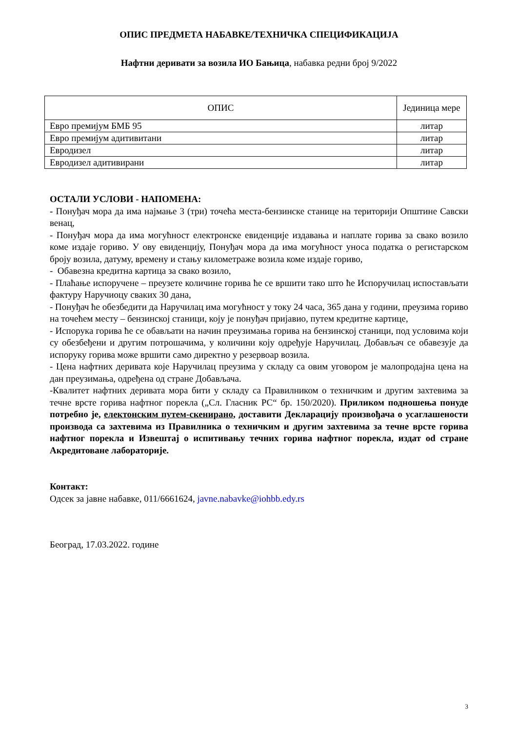ОПИС ПРЕДМЕТА НАБАВКЕ/ТЕХНИЧКА СПЕЦИФИКАЦИЈА
Нафтни деривати за возила ИО Бањица, набавка редни број 9/2022
| ОПИС | Јединица мере |
| --- | --- |
| Евро премијум БМБ 95 | литар |
| Евро премијум адитивитани | литар |
| Евродизел | литар |
| Евродизел адитивирани | литар |
ОСТАЛИ УСЛОВИ - НАПОМЕНА:
- Понуђач мора да има најмање 3 (три) точећа места-бензинске станице на територији Општине Савски венац,
- Понуђач мора да има могућност електронске евиденције издавања и наплате горива за свако возило коме издаје гориво. У ову евиденцију, Понуђач мора да има могућност уноса податка о регистарском броју возила, датуму, времену и стању километраже возила коме издаје гориво,
- Обавезна кредитна картица за свако возило,
- Плаћање испоручене – преузете количине горива ће се вршити тако што ће Испоручилац испостављати фактуру Наручиоцу сваких 30 дана,
- Понуђач ће обезбедити да Наручилац има могућност у току 24 часа, 365 дана у години, преузима гориво на точећем месту – бензинској станици, коју је понуђач пријавио, путем кредитне картице,
- Испорука горива ће се обављати на начин преузимања горива на бензинској станици, под условима који су обезбеђени и другим потрошачима, у количини коју одређује Наручилац. Добављач се обавезује да испоруку горива може вршити само директно у резервоар возила.
- Цена нафтних деривата које Наручилац преузима у складу са овим уговором је малопродајна цена на дан преузимања, одређена од стране Добављача.
-Квалитет нафтних деривата мора бити у складу са Правилником о техничким и другим захтевима за течне врсте горива нафтног порекла („Сл. Гласник РС“ бр. 150/2020). Приликом подношења понуде потребно је, електонским путем-скенирано, доставити Декларацију произвођача о усаглашености производа са захтевима из Правилника о техничким и другим захтевима за течне врсте горива нафтног порекла и Извештај о испитивању течних горива нафтног порекла, издат od стране Акредитоване лабораторије.
Контакт:
Одсек за јавне набавке, 011/6661624, javne.nabavke@iohbb.edy.rs
Београд, 17.03.2022. године
3